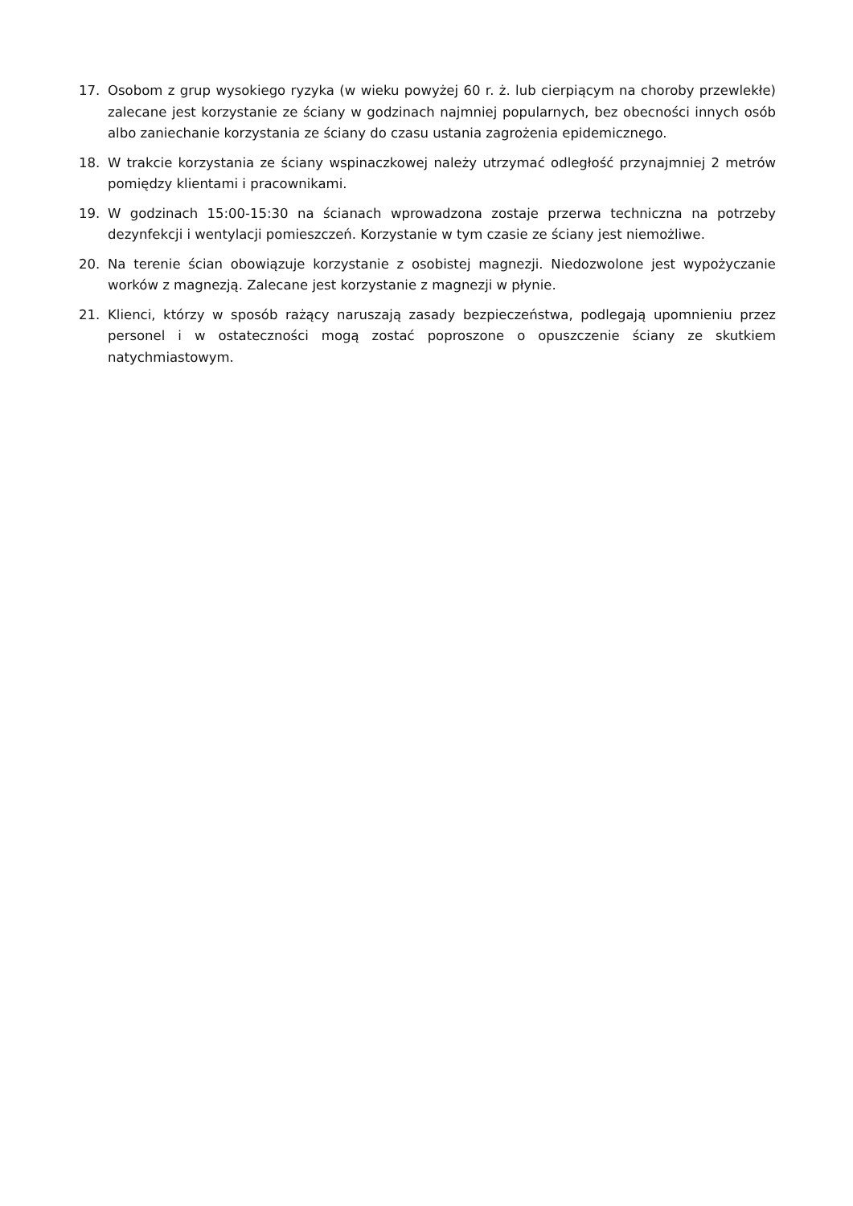17. Osobom z grup wysokiego ryzyka (w wieku powyżej 60 r. ż. lub cierpiącym na choroby przewlekłe) zalecane jest korzystanie ze ściany w godzinach najmniej popularnych, bez obecności innych osób albo zaniechanie korzystania ze ściany do czasu ustania zagrożenia epidemicznego.
18. W trakcie korzystania ze ściany wspinaczkowej należy utrzymać odległość przynajmniej 2 metrów pomiędzy klientami i pracownikami.
19. W godzinach 15:00-15:30 na ścianach wprowadzona zostaje przerwa techniczna na potrzeby dezynfekcji i wentylacji pomieszczeń. Korzystanie w tym czasie ze ściany jest niemożliwe.
20. Na terenie ścian obowiązuje korzystanie z osobistej magnezji. Niedozwolone jest wypożyczanie worków z magnezją. Zalecane jest korzystanie z magnezji w płynie.
21. Klienci, którzy w sposób rażący naruszają zasady bezpieczeństwa, podlegają upomnieniu przez personel i w ostateczności mogą zostać poproszone o opuszczenie ściany ze skutkiem natychmiastowym.